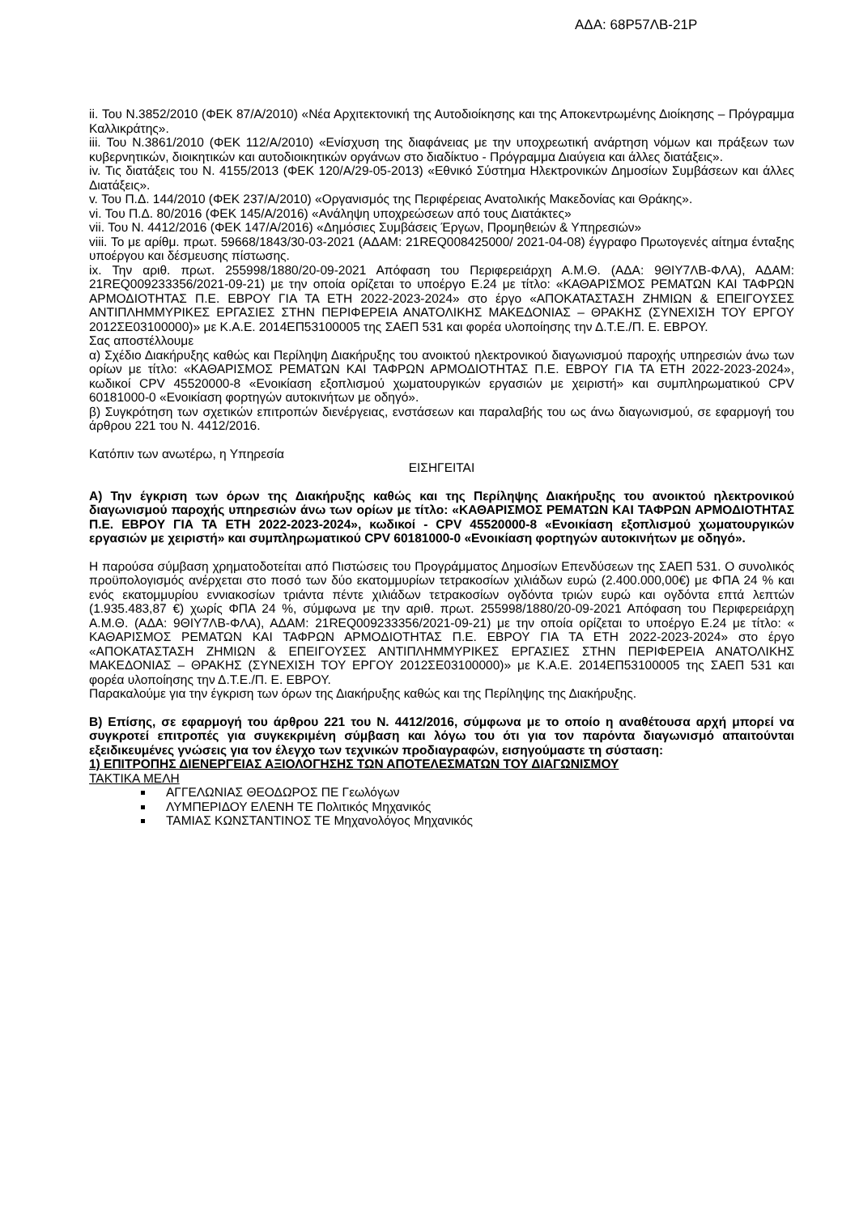ΑΔΑ: 68Ρ57ΛΒ-21Ρ
ii. Του Ν.3852/2010 (ΦΕΚ 87/Α/2010) «Νέα Αρχιτεκτονική της Αυτοδιοίκησης και της Αποκεντρωμένης Διοίκησης – Πρόγραμμα Καλλικράτης».
iii. Του Ν.3861/2010 (ΦΕΚ 112/Α/2010) «Ενίσχυση της διαφάνειας με την υποχρεωτική ανάρτηση νόμων και πράξεων των κυβερνητικών, διοικητικών και αυτοδιοικητικών οργάνων στο διαδίκτυο - Πρόγραμμα Διαύγεια και άλλες διατάξεις».
iv. Τις διατάξεις του Ν. 4155/2013 (ΦΕΚ 120/Α/29-05-2013) «Εθνικό Σύστημα Ηλεκτρονικών Δημοσίων Συμβάσεων και άλλες Διατάξεις».
v. Του Π.Δ. 144/2010 (ΦΕΚ 237/Α/2010) «Οργανισμός της Περιφέρειας Ανατολικής Μακεδονίας και Θράκης».
vi. Του Π.Δ. 80/2016 (ΦΕΚ 145/Α/2016) «Ανάληψη υποχρεώσεων από τους Διατάκτες»
vii. Του Ν. 4412/2016 (ΦΕΚ 147/Α/2016) «Δημόσιες Συμβάσεις Έργων, Προμηθειών & Υπηρεσιών»
viii. Το με αρίθμ. πρωτ. 59668/1843/30-03-2021 (ΑΔΑΜ: 21REQ008425000/ 2021-04-08) έγγραφο Πρωτογενές αίτημα ένταξης υποέργου και δέσμευσης πίστωσης.
ix. Την αριθ. πρωτ. 255998/1880/20-09-2021 Απόφαση του Περιφερειάρχη Α.Μ.Θ. (ΑΔΑ: 9ΘΙΥ7ΛΒ-ΦΛΑ), ΑΔΑΜ: 21REQ009233356/2021-09-21) με την οποία ορίζεται το υποέργο Ε.24 με τίτλο: «ΚΑΘΑΡΙΣΜΟΣ ΡΕΜΑΤΩΝ ΚΑΙ ΤΑΦΡΩΝ ΑΡΜΟΔΙΟΤΗΤΑΣ Π.Ε. ΕΒΡΟΥ ΓΙΑ ΤΑ ΕΤΗ 2022-2023-2024» στο έργο «ΑΠΟΚΑΤΑΣΤΑΣΗ ΖΗΜΙΩΝ & ΕΠΕΙΓΟΥΣΕΣ ΑΝΤΙΠΛΗΜΜΥΡΙΚΕΣ ΕΡΓΑΣΙΕΣ ΣΤΗΝ ΠΕΡΙΦΕΡΕΙΑ ΑΝΑΤΟΛΙΚΗΣ ΜΑΚΕΔΟΝΙΑΣ – ΘΡΑΚΗΣ (ΣΥΝΕΧΙΣΗ ΤΟΥ ΕΡΓΟΥ 2012ΣΕ03100000)» με Κ.Α.Ε. 2014ΕΠ53100005 της ΣΑΕΠ 531 και φορέα υλοποίησης την Δ.Τ.Ε./Π. Ε. ΕΒΡΟΥ.
Σας αποστέλλουμε
α) Σχέδιο Διακήρυξης καθώς και Περίληψη Διακήρυξης του ανοικτού ηλεκτρονικού διαγωνισμού παροχής υπηρεσιών άνω των ορίων με τίτλο: «ΚΑΘΑΡΙΣΜΟΣ ΡΕΜΑΤΩΝ ΚΑΙ ΤΑΦΡΩΝ ΑΡΜΟΔΙΟΤΗΤΑΣ Π.Ε. ΕΒΡΟΥ ΓΙΑ ΤΑ ΕΤΗ 2022-2023-2024», κωδικοί CPV 45520000-8 «Ενοικίαση εξοπλισμού χωματουργικών εργασιών με χειριστή» και συμπληρωματικού CPV 60181000-0 «Ενοικίαση φορτηγών αυτοκινήτων με οδηγό».
β) Συγκρότηση των σχετικών επιτροπών διενέργειας, ενστάσεων και παραλαβής του ως άνω διαγωνισμού, σε εφαρμογή του άρθρου 221 του Ν. 4412/2016.
Κατόπιν των ανωτέρω, η Υπηρεσία
ΕΙΣΗΓΕΙΤΑΙ
Α) Την έγκριση των όρων της Διακήρυξης καθώς και της Περίληψης Διακήρυξης του ανοικτού ηλεκτρονικού διαγωνισμού παροχής υπηρεσιών άνω των ορίων με τίτλο: «ΚΑΘΑΡΙΣΜΟΣ ΡΕΜΑΤΩΝ ΚΑΙ ΤΑΦΡΩΝ ΑΡΜΟΔΙΟΤΗΤΑΣ Π.Ε. ΕΒΡΟΥ ΓΙΑ ΤΑ ΕΤΗ 2022-2023-2024», κωδικοί - CPV 45520000-8 «Ενοικίαση εξοπλισμού χωματουργικών εργασιών με χειριστή» και συμπληρωματικού CPV 60181000-0 «Ενοικίαση φορτηγών αυτοκινήτων με οδηγό».
Η παρούσα σύμβαση χρηματοδοτείται από Πιστώσεις του Προγράμματος Δημοσίων Επενδύσεων της ΣΑΕΠ 531. Ο συνολικός προϋπολογισμός ανέρχεται στο ποσό των δύο εκατομμυρίων τετρακοσίων χιλιάδων ευρώ (2.400.000,00€) με ΦΠΑ 24 % και ενός εκατομμυρίου εννιακοσίων τριάντα πέντε χιλιάδων τετρακοσίων ογδόντα τριών ευρώ και ογδόντα επτά λεπτών (1.935.483,87 €) χωρίς ΦΠΑ 24 %, σύμφωνα με την αριθ. πρωτ. 255998/1880/20-09-2021 Απόφαση του Περιφερειάρχη Α.Μ.Θ. (ΑΔΑ: 9ΘΙΥ7ΛΒ-ΦΛΑ), ΑΔΑΜ: 21REQ009233356/2021-09-21) με την οποία ορίζεται το υποέργο Ε.24 με τίτλο: « ΚΑΘΑΡΙΣΜΟΣ ΡΕΜΑΤΩΝ ΚΑΙ ΤΑΦΡΩΝ ΑΡΜΟΔΙΟΤΗΤΑΣ Π.Ε. ΕΒΡΟΥ ΓΙΑ ΤΑ ΕΤΗ 2022-2023-2024» στο έργο «ΑΠΟΚΑΤΑΣΤΑΣΗ ΖΗΜΙΩΝ & ΕΠΕΙΓΟΥΣΕΣ ΑΝΤΙΠΛΗΜΜΥΡΙΚΕΣ ΕΡΓΑΣΙΕΣ ΣΤΗΝ ΠΕΡΙΦΕΡΕΙΑ ΑΝΑΤΟΛΙΚΗΣ ΜΑΚΕΔΟΝΙΑΣ – ΘΡΑΚΗΣ (ΣΥΝΕΧΙΣΗ ΤΟΥ ΕΡΓΟΥ 2012ΣΕ03100000)» με Κ.Α.Ε. 2014ΕΠ53100005 της ΣΑΕΠ 531 και φορέα υλοποίησης την Δ.Τ.Ε./Π. Ε. ΕΒΡΟΥ.
Παρακαλούμε για την έγκριση των όρων της Διακήρυξης καθώς και της Περίληψης της Διακήρυξης.
Β) Επίσης, σε εφαρμογή του άρθρου 221 του Ν. 4412/2016, σύμφωνα με το οποίο η αναθέτουσα αρχή μπορεί να συγκροτεί επιτροπές για συγκεκριμένη σύμβαση και λόγω του ότι για τον παρόντα διαγωνισμό απαιτούνται εξειδικευμένες γνώσεις για τον έλεγχο των τεχνικών προδιαγραφών, εισηγούμαστε τη σύσταση:
1) ΕΠΙΤΡΟΠΗΣ ΔΙΕΝΕΡΓΕΙΑΣ ΑΞΙΟΛΟΓΗΣΗΣ ΤΩΝ ΑΠΟΤΕΛΕΣΜΑΤΩΝ ΤΟΥ ΔΙΑΓΩΝΙΣΜΟΥ
ΤΑΚΤΙΚΑ ΜΕΛΗ
ΑΓΓΕΛΩΝΙΑΣ ΘΕΟΔΩΡΟΣ ΠΕ Γεωλόγων
ΛΥΜΠΕΡΙΔΟΥ ΕΛΕΝΗ ΤΕ Πολιτικός Μηχανικός
ΤΑΜΙΑΣ ΚΩΝΣΤΑΝΤΙΝΟΣ ΤΕ Μηχανολόγος Μηχανικός